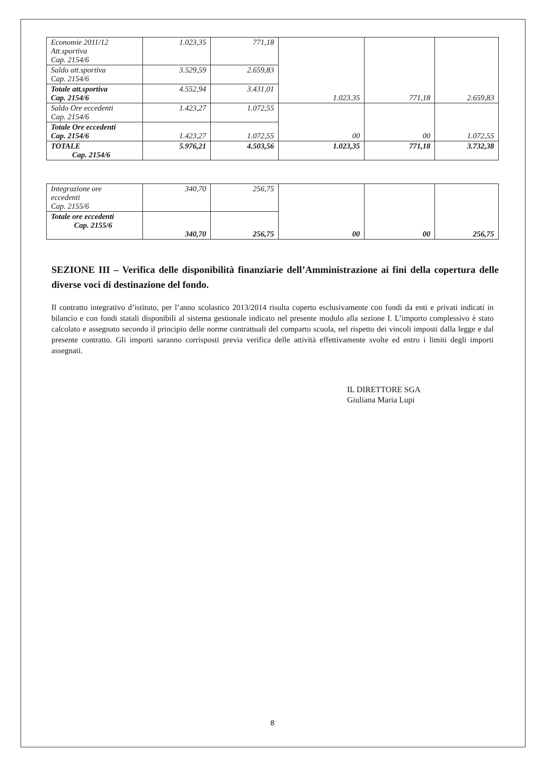| Economie 2011/12 Att.sportiva Cap. 2154/6 | 1.023,35 | 771,18 | 1.023.35 | 771,18 | 2.659,83 |
| Saldo att.sportiva Cap. 2154/6 | 3.529,59 | 2.659,83 | | | |
| Totale att.sportiva Cap. 2154/6 | 4.552,94 | 3.431,01 | | | |
| Saldo Ore eccedenti Cap. 2154/6 | 1.423,27 | 1.072,55 | 00 | 00 | 1.072,55 |
| Totale Ore eccedenti Cap. 2154/6 | 1.423,27 | 1.072,55 | | | |
| TOTALE Cap. 2154/6 | 5.976,21 | 4.503,56 | 1.023,35 | 771,18 | 3.732,38 |
| Integrazione ore eccedenti Cap. 2155/6 | 340,70 | 256,75 | 00 | 00 | 256,75 |
| Totale ore eccedenti Cap. 2155/6 | 340,70 | 256,75 | | | |
SEZIONE III – Verifica delle disponibilità finanziarie dell’Amministrazione ai fini della copertura delle diverse voci di destinazione del fondo.
Il contratto integrativo d’istituto, per l’anno scolastico 2013/2014 risulta coperto esclusivamente con fondi da enti e privati indicati in bilancio e con fondi statali disponibili al sistema gestionale indicato nel presente modulo alla sezione I. L’importo complessivo è stato calcolato e assegnato secondo il principio delle norme contrattuali del comparto scuola, nel rispetto dei vincoli imposti dalla legge e dal presente contratto. Gli importi saranno corrisposti previa verifica delle attività effettivamente svolte ed entro i limiti degli importi assegnati.
IL DIRETTORE SGA
Giuliana Maria Lupi
8